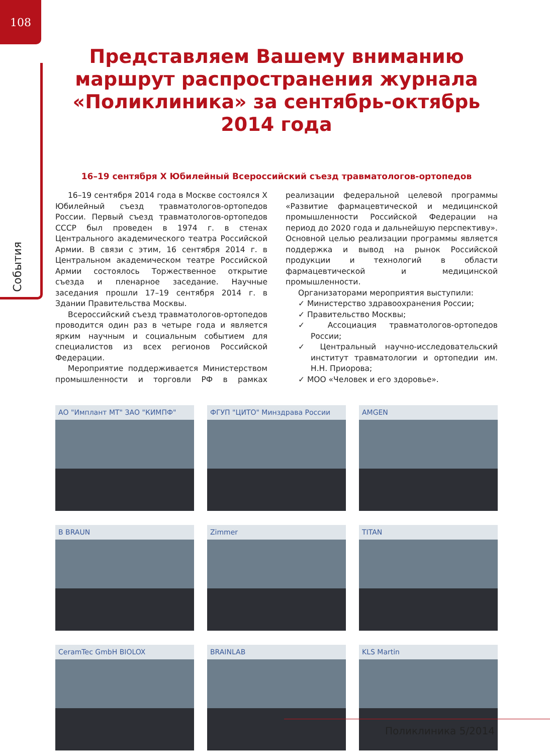108
События
Представляем Вашему вниманию маршрут распространения журнала «Поликлиника» за сентябрь-октябрь 2014 года
16–19 сентября X Юбилейный Всероссийский съезд травматологов-ортопедов
16–19 сентября 2014 года в Москве состоялся X Юбилейный съезд травматологов-ортопедов России. Первый съезд травматологов-ортопедов СССР был проведен в 1974 г. в стенах Центрального академического театра Российской Армии. В связи с этим, 16 сентября 2014 г. в Центральном академическом театре Российской Армии состоялось Торжественное открытие съезда и пленарное заседание. Научные заседания прошли 17–19 сентября 2014 г. в Здании Правительства Москвы.
Всероссийский съезд травматологов-ортопедов проводится один раз в четыре года и является ярким научным и социальным событием для специалистов из всех регионов Российской Федерации.
Мероприятие поддерживается Министерством промышленности и торговли РФ в рамках реализации федеральной целевой программы «Развитие фармацевтической и медицинской промышленности Российской Федерации на период до 2020 года и дальнейшую перспективу». Основной целью реализации программы является поддержка и вывод на рынок Российской продукции и технологий в области фармацевтической и медицинской промышленности.
Организаторами мероприятия выступили:
✓ Министерство здравоохранения России;
✓ Правительство Москвы;
✓ Ассоциация травматологов-ортопедов России;
✓ Центральный научно-исследовательский институт травматологии и ортопедии им. Н.Н. Приорова;
✓ МОО «Человек и его здоровье».
АО "Имплант МТ" ЗАО "КИМПФ"
ФГУП "ЦИТО" Минздрава России
AMGEN
B BRAUN
Zimmer
TITAN
CeramTec GmbH BIOLOX
BRAINLAB
KLS Martin
Поликлиника 5/2014